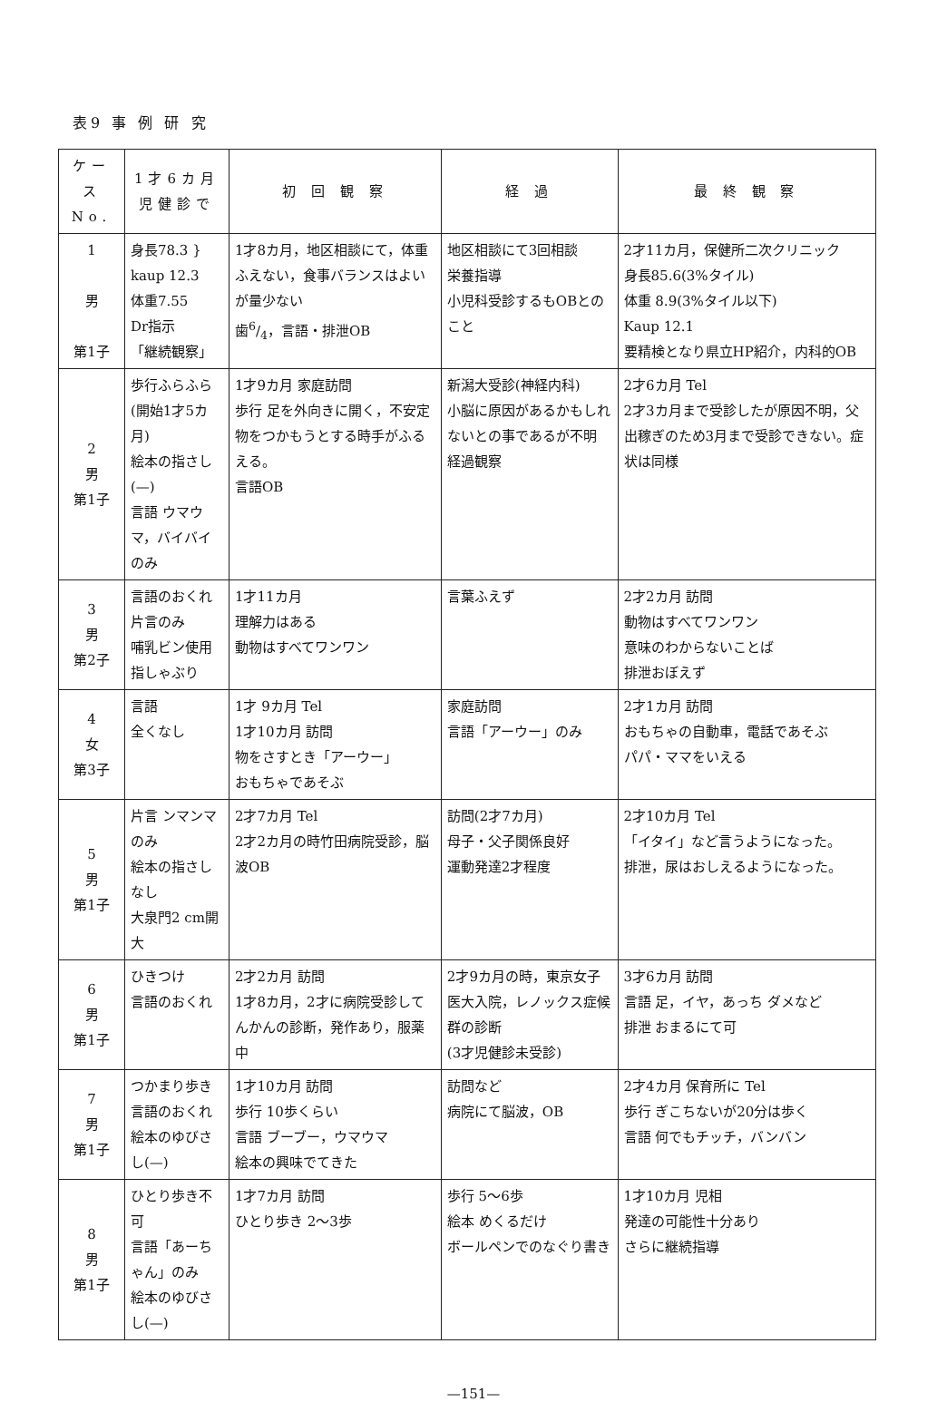表9 事 例 研 究
| ケース No. | 1才6カ月児健診で | 初 回 観 察 | 経 過 | 最 終 観 察 |
| --- | --- | --- | --- | --- |
| 1 男 第1子 | 身長78.3 } kaup 12.3 体重7.55 Dr指示 「継続観察」 | 1才8カ月，地区相談にて，体重ふえない，食事バランスはよいが量少ない 歯6/4，言語・排泄OB | 地区相談にて3回相談 栄養指導 小児科受診するもOBとのこと | 2才11カ月，保健所二次クリニック 身長85.6(3%タイル) 体重 8.9(3%タイル以下) Kaup 12.1 要精検となり県立HP紹介，内科的OB |
| 2 男 第1子 | 歩行ふらふら(開始1才5カ月) 絵本の指さし(—) 言語 ウマウマ，バイバイのみ | 1才9カ月 家庭訪問 歩行 足を外向きに開く，不安定 物をつかもうとする時手がふるえる。 言語OB | 新潟大受診(神経内科) 小脳に原因があるかもしれないとの事であるが不明 経過観察 | 2才6カ月 Tel 2才3カ月まで受診したが原因不明，父出稼ぎのため3月まで受診できない。症状は同様 |
| 3 男 第2子 | 言語のおくれ 片言のみ 哺乳ビン使用 指しゃぶり | 1才11カ月 理解力はある 動物はすべてワンワン | 言葉ふえず | 2才2カ月 訪問 動物はすべてワンワン 意味のわからないことば 排泄おぼえず |
| 4 女 第3子 | 言語 全くなし | 1才 9カ月 Tel 1才10カ月 訪問 物をさすとき「アーウー」 おもちゃであそぶ | 家庭訪問 言語「アーウー」のみ | 2才1カ月 訪問 おもちゃの自動車，電話であそぶ パパ・ママをいえる |
| 5 男 第1子 | 片言 ンマンマのみ 絵本の指さしなし 大泉門2 cm開大 | 2才7カ月 Tel 2才2カ月の時竹田病院受診，脳波OB | 訪問(2才7カ月) 母子・父子関係良好 運動発達2才程度 | 2才10カ月 Tel 「イタイ」など言うようになった。 排泄，尿はおしえるようになった。 |
| 6 男 第1子 | ひきつけ 言語のおくれ | 2才2カ月 訪問 1才8カ月，2才に病院受診してんかんの診断，発作あり，服薬中 | 2才9カ月の時，東京女子医大入院，レノックス症候群の診断 (3才児健診未受診) | 3才6カ月 訪問 言語 足，イヤ，あっち ダメなど 排泄 おまるにて可 |
| 7 男 第1子 | つかまり歩き 言語のおくれ 絵本のゆびさし(—) | 1才10カ月 訪問 歩行 10歩くらい 言語 ブーブー，ウマウマ 絵本の興味でてきた | 訪問など 病院にて脳波，OB | 2才4カ月 保育所に Tel 歩行 ぎこちないが20分は歩く 言語 何でもチッチ，バンバン |
| 8 男 第1子 | ひとり歩き不可 言語「あーちゃん」のみ 絵本のゆびさし(—) | 1才7カ月 訪問 ひとり歩き 2～3歩 | 歩行 5～6歩 絵本 めくるだけ ボールペンでのなぐり書き | 1才10カ月 児相 発達の可能性十分あり さらに継続指導 |
—151—